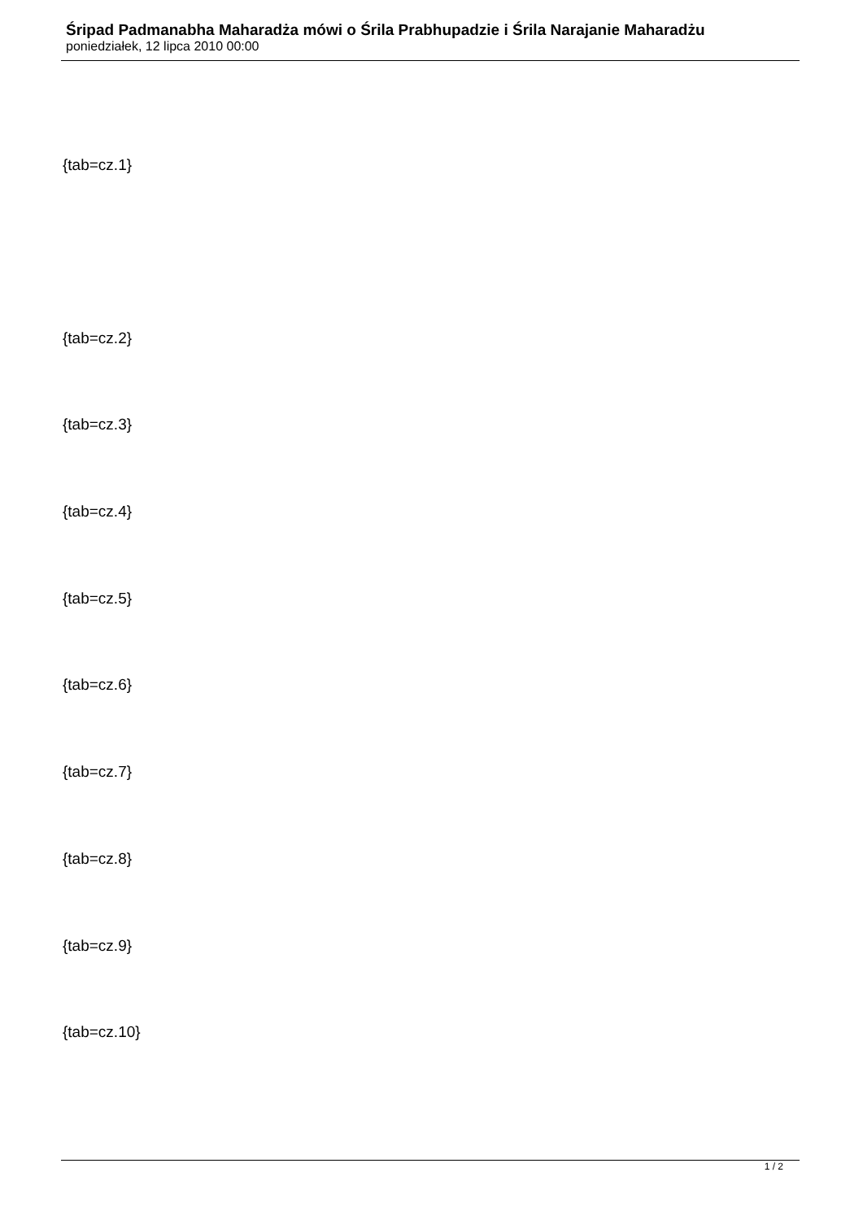Śripad Padmanabha Maharadża mówi o Śrila Prabhupadzie i Śrila Narajanie Maharadżu
poniedziałek, 12 lipca 2010 00:00
{tab=cz.1}
{tab=cz.2}
{tab=cz.3}
{tab=cz.4}
{tab=cz.5}
{tab=cz.6}
{tab=cz.7}
{tab=cz.8}
{tab=cz.9}
{tab=cz.10}
1 / 2